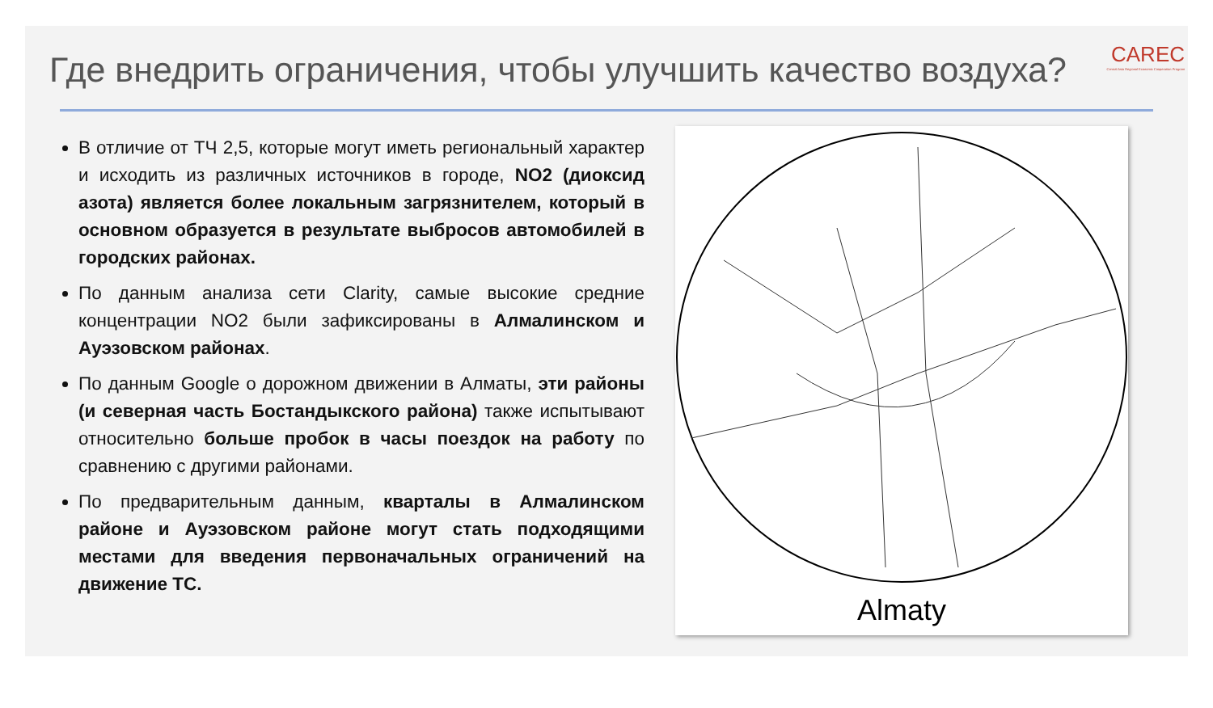CAREC
Central Asia Regional Economic Cooperation Program
Где внедрить ограничения, чтобы улучшить качество воздуха?
В отличие от ТЧ 2,5, которые могут иметь региональный характер и исходить из различных источников в городе, NO2 (диоксид азота) является более локальным загрязнителем, который в основном образуется в результате выбросов автомобилей в городских районах.
По данным анализа сети Clarity, самые высокие средние концентрации NO2 были зафиксированы в Алмалинском и Ауэзовском районах.
По данным Google о дорожном движении в Алматы, эти районы (и северная часть Бостандыкского района) также испытывают относительно больше пробок в часы поездок на работу по сравнению с другими районами.
По предварительным данным, кварталы в Алмалинском районе и Ауэзовском районе могут стать подходящими местами для введения первоначальных ограничений на движение ТС.
Almaty